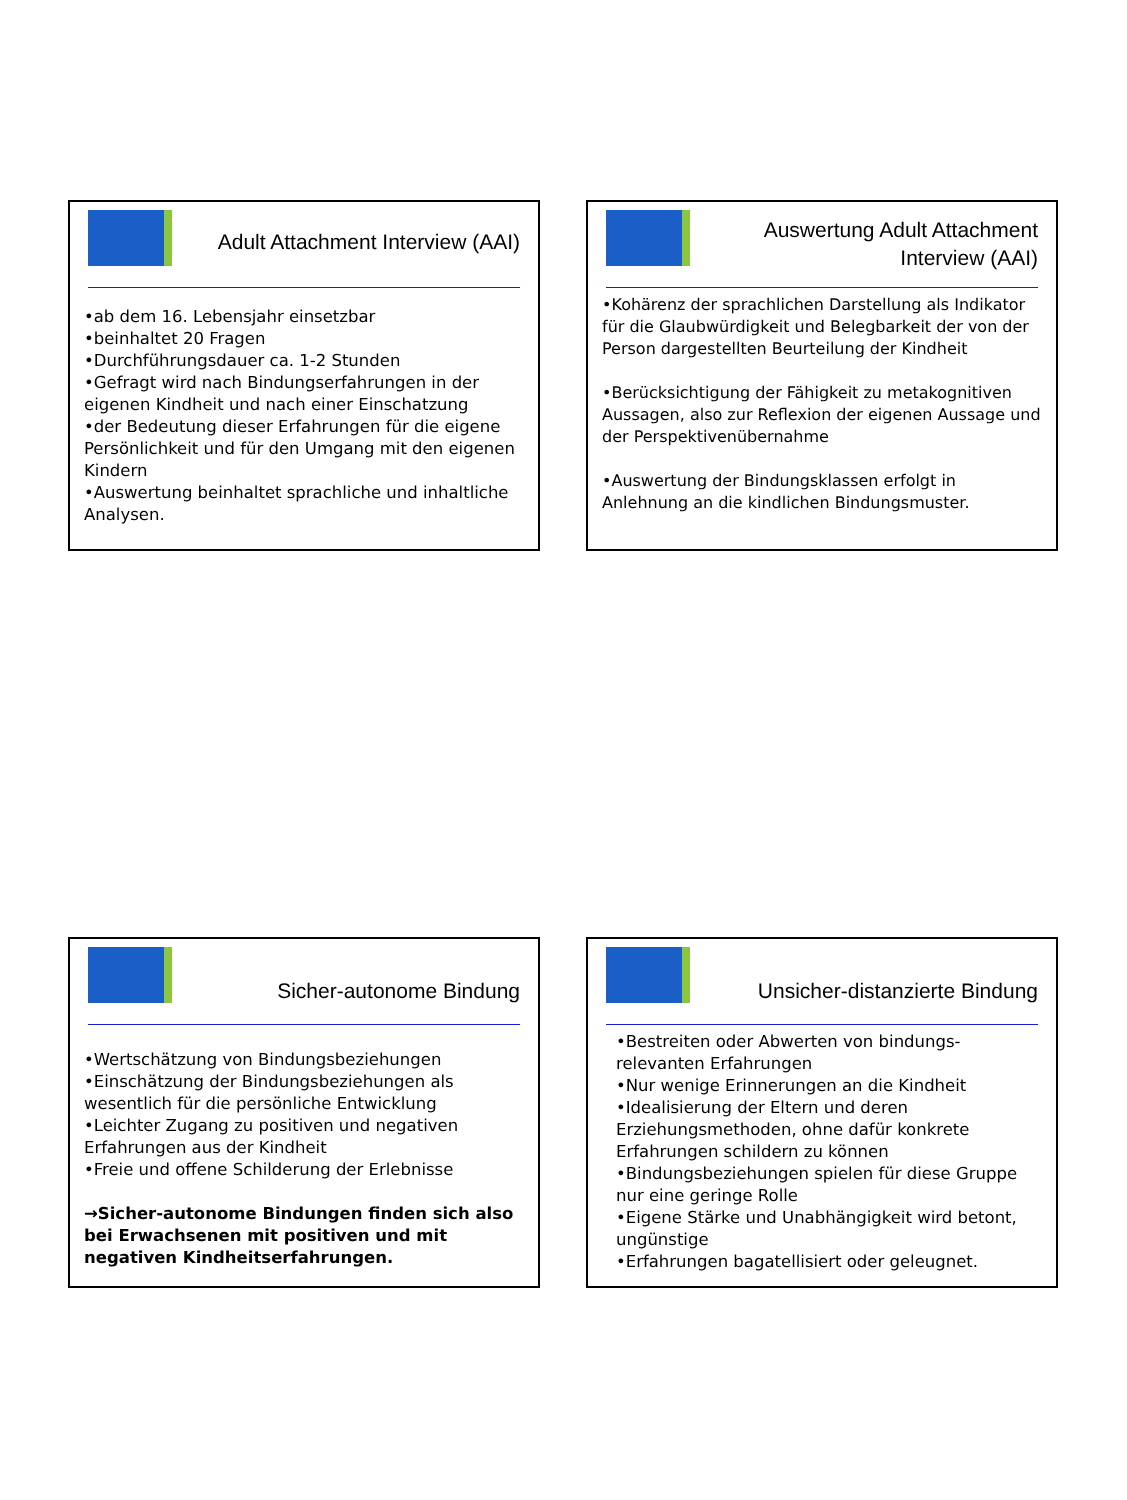Adult Attachment Interview (AAI)
•ab dem 16. Lebensjahr einsetzbar
•beinhaltet 20 Fragen
•Durchführungsdauer ca. 1-2 Stunden
•Gefragt wird nach Bindungserfahrungen in der eigenen Kindheit und nach einer Einschatzung
•der Bedeutung dieser Erfahrungen für die eigene Persönlichkeit und für den Umgang mit den eigenen Kindern
•Auswertung beinhaltet sprachliche und inhaltliche Analysen.
Auswertung Adult Attachment Interview (AAI)
•Kohärenz der sprachlichen Darstellung als Indikator für die Glaubwürdigkeit und Belegbarkeit der von der Person dargestellten Beurteilung der Kindheit
•Berücksichtigung der Fähigkeit zu metakognitiven Aussagen, also zur Reflexion der eigenen Aussage und der Perspektivenübernahme
•Auswertung der Bindungsklassen erfolgt in Anlehnung an die kindlichen Bindungsmuster.
Sicher-autonome Bindung
•Wertschätzung von Bindungsbeziehungen
•Einschätzung der Bindungsbeziehungen als wesentlich für die persönliche Entwicklung
•Leichter Zugang zu positiven und negativen Erfahrungen aus der Kindheit
•Freie und offene Schilderung der Erlebnisse
→Sicher-autonome Bindungen finden sich also bei Erwachsenen mit positiven und mit negativen Kindheitserfahrungen.
Unsicher-distanzierte Bindung
•Bestreiten oder Abwerten von bindungs-relevanten Erfahrungen
•Nur wenige Erinnerungen an die Kindheit
•Idealisierung der Eltern und deren Erziehungsmethoden, ohne dafür konkrete Erfahrungen schildern zu können
•Bindungsbeziehungen spielen für diese Gruppe nur eine geringe Rolle
•Eigene Stärke und Unabhängigkeit wird betont, ungünstige
•Erfahrungen bagatellisiert oder geleugnet.